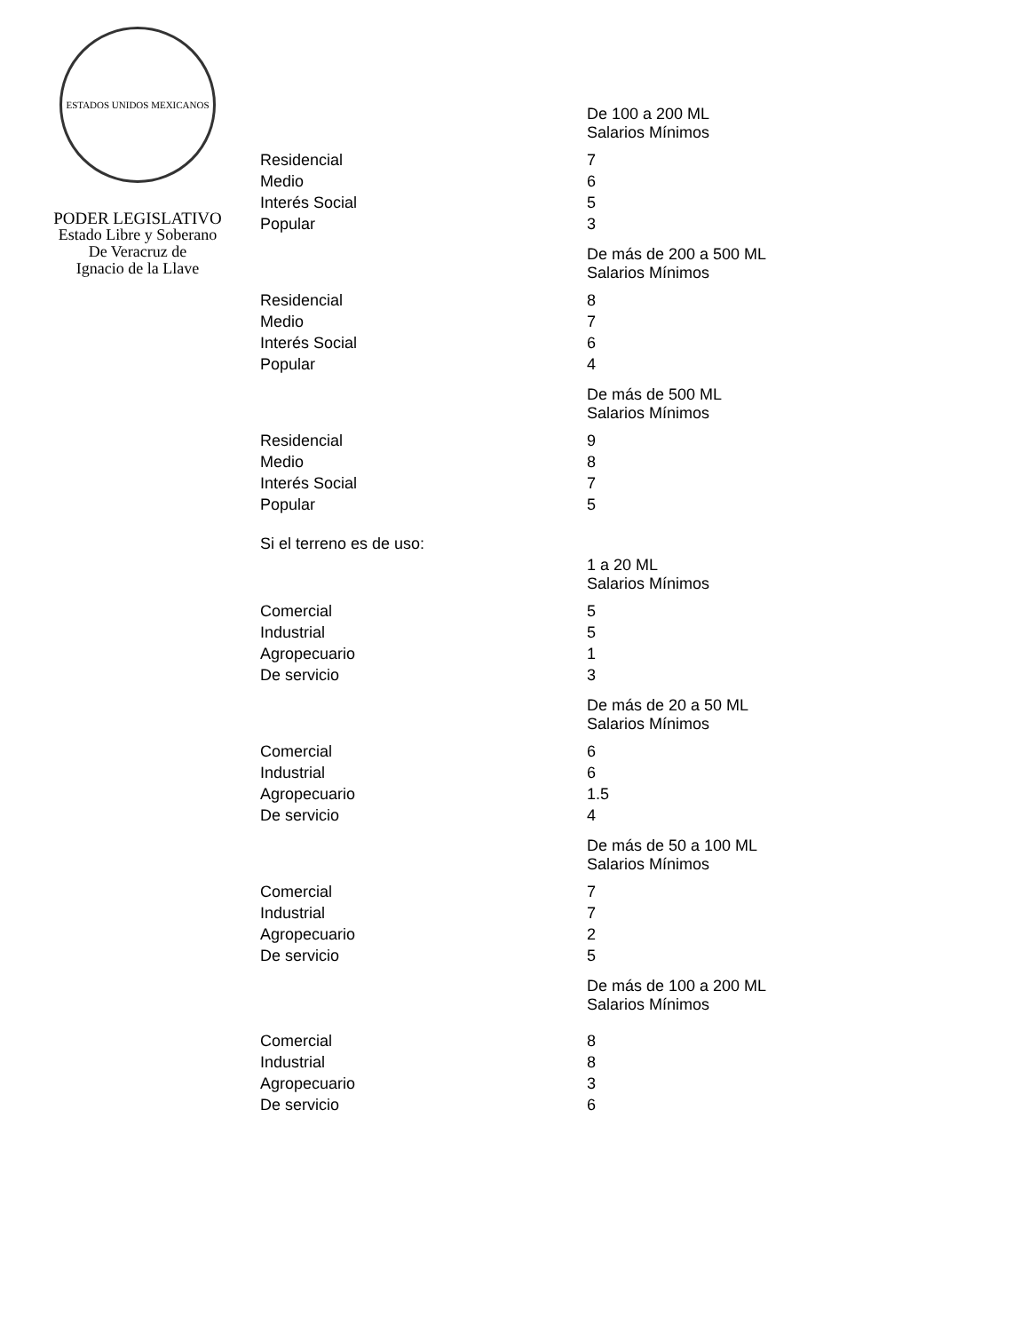ESTADOS UNIDOS MEXICANOS
PODER LEGISLATIVO
Estado Libre y Soberano
De Veracruz de
Ignacio de la Llave
| | De 100 a 200 ML Salarios Mínimos |
| Residencial | 7 |
| Medio | 6 |
| Interés Social | 5 |
| Popular | 3 |
| | De más de 200 a 500 ML Salarios Mínimos |
| Residencial | 8 |
| Medio | 7 |
| Interés Social | 6 |
| Popular | 4 |
| | De más de 500 ML Salarios Mínimos |
| Residencial | 9 |
| Medio | 8 |
| Interés Social | 7 |
| Popular | 5 |
| Si el terreno es de uso: | |
| | 1 a 20 ML Salarios Mínimos |
| Comercial | 5 |
| Industrial | 5 |
| Agropecuario | 1 |
| De servicio | 3 |
| | De más de 20 a 50 ML Salarios Mínimos |
| Comercial | 6 |
| Industrial | 6 |
| Agropecuario | 1.5 |
| De servicio | 4 |
| | De más de 50 a 100 ML Salarios Mínimos |
| Comercial | 7 |
| Industrial | 7 |
| Agropecuario | 2 |
| De servicio | 5 |
| | De más de 100 a 200 ML Salarios Mínimos |
| Comercial | 8 |
| Industrial | 8 |
| Agropecuario | 3 |
| De servicio | 6 |